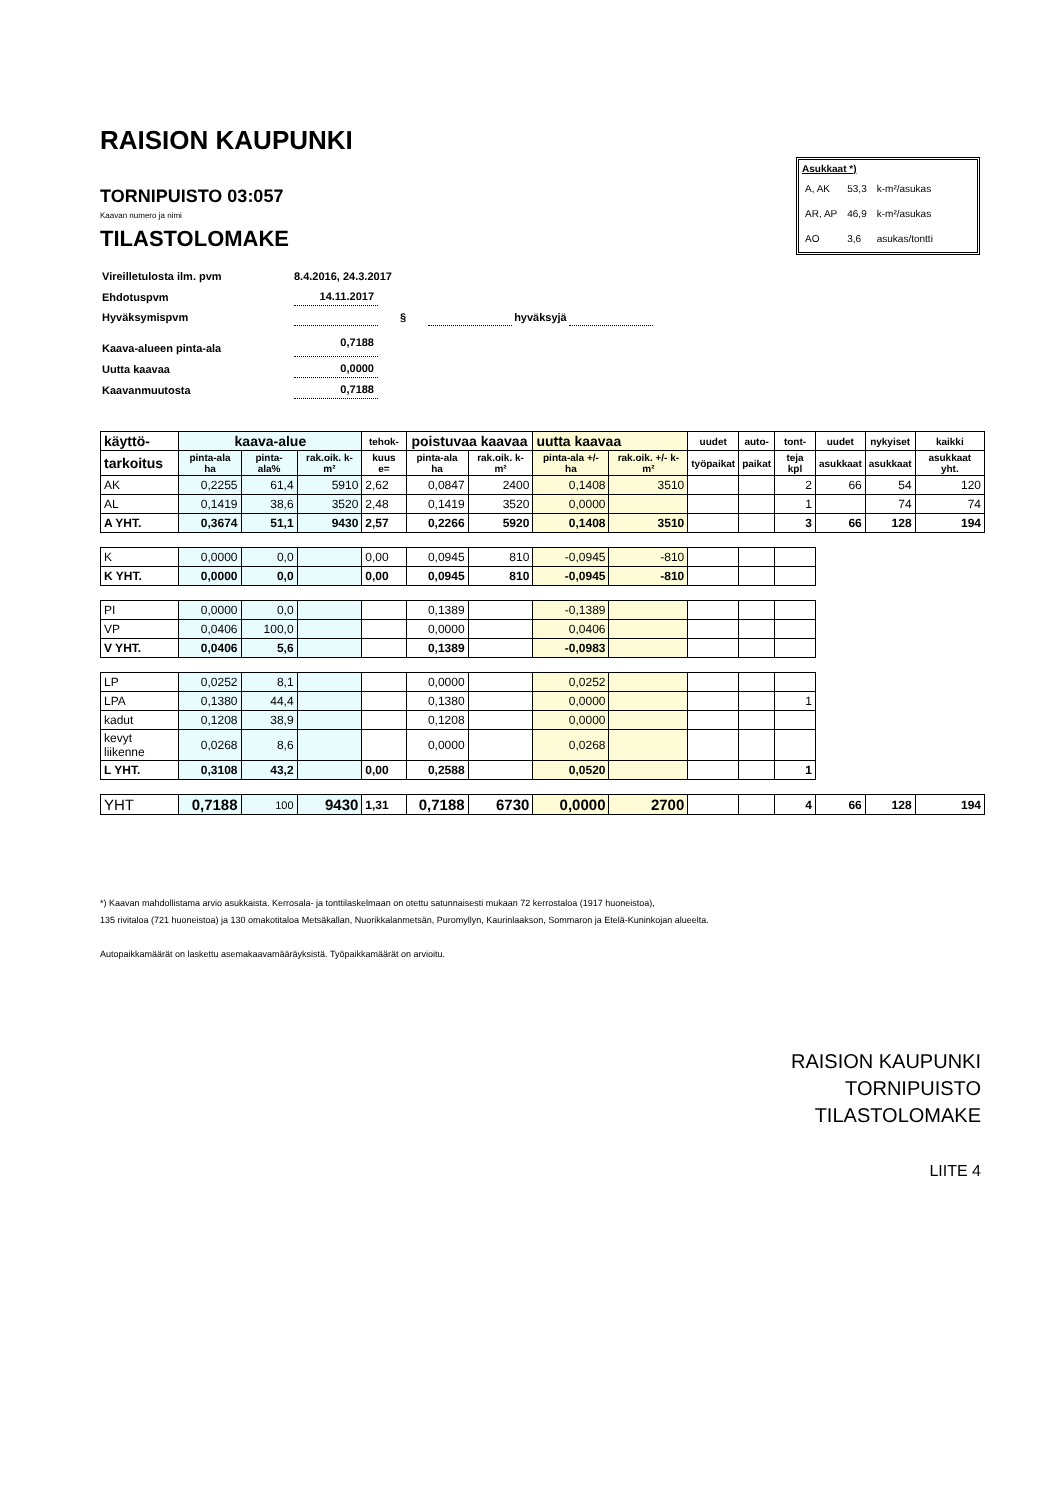RAISION KAUPUNKI
TORNIPUISTO 03:057
Kaavan numero ja nimi
TILASTOLOMAKE
| Asukkaat *) | | |
| A, AK | 53,3 | k-m²/asukas |
| AR, AP | 46,9 | k-m²/asukas |
| AO | 3,6 | asukas/tontti |
| Vireilletulosta ilm. pvm | 8.4.2016, 24.3.2017 | | | | |
| Ehdotuspvm | 14.11.2017 | | | | |
| Hyväksymispvm | | § | | hyväksyjä | |
| Kaava-alueen pinta-ala | 0,7188 | | | | |
| Uutta kaavaa | 0,0000 | | | | |
| Kaavanmuutosta | 0,7188 | | | | |
| käyttö- | kaava-alue | | | tehok- | poistuvaa kaavaa | | uutta kaavaa | | uudet | auto- | tont- | uudet | nykyiset | kaikki |
| --- | --- | --- | --- | --- | --- | --- | --- | --- | --- | --- | --- | --- | --- | --- |
| tarkoitus | pinta-ala ha | pinta-ala% | rak.oik. k-m² | kuus e= | pinta-ala ha | rak.oik. k-m² | pinta-ala +/- ha | rak.oik. +/- k-m² | työpaikat | paikat | teja kpl | asukkaat | asukkaat | asukkaat yht. |
| AK | 0,2255 | 61,4 | 5910 | 2,62 | 0,0847 | 2400 | 0,1408 | 3510 | | | 2 | 66 | 54 | 120 |
| AL | 0,1419 | 38,6 | 3520 | 2,48 | 0,1419 | 3520 | 0,0000 | | | | 1 | | 74 | 74 |
| A YHT. | 0,3674 | 51,1 | 9430 | 2,57 | 0,2266 | 5920 | 0,1408 | 3510 | | | 3 | 66 | 128 | 194 |
| K | 0,0000 | 0,0 | | 0,00 | 0,0945 | 810 | -0,0945 | -810 | | | | | | |
| K YHT. | 0,0000 | 0,0 | | 0,00 | 0,0945 | 810 | -0,0945 | -810 | | | | | | |
| PI | 0,0000 | 0,0 | | | 0,1389 | | -0,1389 | | | | | | | |
| VP | 0,0406 | 100,0 | | | 0,0000 | | 0,0406 | | | | | | | |
| V YHT. | 0,0406 | 5,6 | | | 0,1389 | | -0,0983 | | | | | | | |
| LP | 0,0252 | 8,1 | | | 0,0000 | | 0,0252 | | | | | | | |
| LPA | 0,1380 | 44,4 | | | 0,1380 | | 0,0000 | | | | 1 | | | |
| kadut | 0,1208 | 38,9 | | | 0,1208 | | 0,0000 | | | | | | | |
| kevyt liikenne | 0,0268 | 8,6 | | | 0,0000 | | 0,0268 | | | | | | | |
| L YHT. | 0,3108 | 43,2 | | 0,00 | 0,2588 | | 0,0520 | | | | 1 | | | |
| YHT | 0,7188 | 100 | 9430 | 1,31 | 0,7188 | 6730 | 0,0000 | 2700 | | | 4 | 66 | 128 | 194 |
*) Kaavan mahdollistama arvio asukkaista. Kerrosala- ja tonttilaskelmaan on otettu satunnaisesti mukaan 72 kerrostaloa (1917 huoneistoa),
135 rivitaloa (721 huoneistoa) ja 130 omakotitaloa Metsäkallan, Nuorikkalanmetsän, Puromyllyn, Kaurinlaakson, Sommaron ja Etelä-Kuninkojan alueelta.
Autopaikkamäärät on laskettu asemakaavamääräyksistä. Työpaikkamäärät on arvioitu.
RAISION KAUPUNKI
TORNIPUISTO
TILASTOLOMAKE
LIITE 4